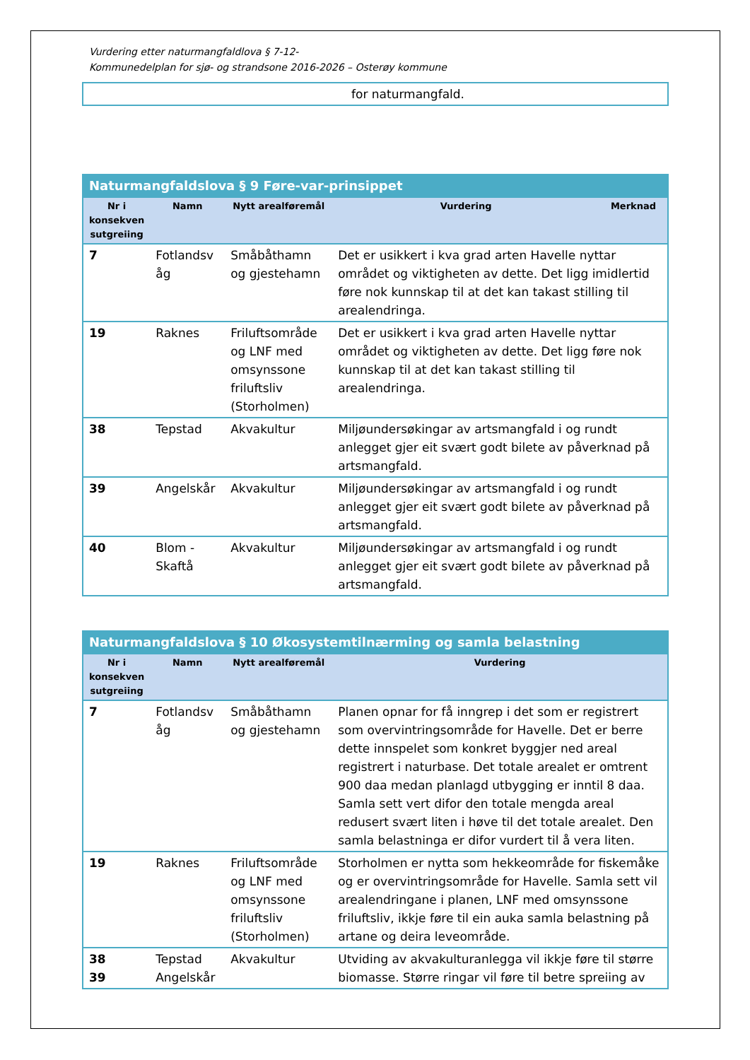Vurdering etter naturmangfaldlova § 7-12-
Kommunedelplan for sjø- og strandsone 2016-2026 – Osterøy kommune
| | for naturmangfald. |
| Naturmangfaldslova § 9 Føre-var-prinsippet | | | | |
| --- | --- | --- | --- | --- |
| Nr i konsekven sutgreiing | Namn | Nytt arealføremål | Vurdering | Merknad |
| 7 | Fotlandsv åg | Småbåthamn og gjestehamn | Det er usikkert i kva grad arten Havelle nyttar området og viktigheten av dette. Det ligg imidlertid føre nok kunnskap til at det kan takast stilling til arealendringa. | |
| 19 | Raknes | Friluftsområde og LNF med omsynssone friluftsliv (Storholmen) | Det er usikkert i kva grad arten Havelle nyttar området og viktigheten av dette. Det ligg føre nok kunnskap til at det kan takast stilling til arealendringa. | |
| 38 | Tepstad | Akvakultur | Miljøundersøkingar av artsmangfald i og rundt anlegget gjer eit svært godt bilete av påverknad på artsmangfald. | |
| 39 | Angelskår | Akvakultur | Miljøundersøkingar av artsmangfald i og rundt anlegget gjer eit svært godt bilete av påverknad på artsmangfald. | |
| 40 | Blom - Skaftå | Akvakultur | Miljøundersøkingar av artsmangfald i og rundt anlegget gjer eit svært godt bilete av påverknad på artsmangfald. | |
| Naturmangfaldslova § 10 Økosystemtilnærming og samla belastning | | | |
| --- | --- | --- | --- |
| Nr i konsekven sutgreiing | Namn | Nytt arealføremål | Vurdering |
| 7 | Fotlandsv åg | Småbåthamn og gjestehamn | Planen opnar for få inngrep i det som er registrert som overvintringsområde for Havelle. Det er berre dette innspelet som konkret byggjer ned areal registrert i naturbase. Det totale arealet er omtrent 900 daa medan planlagd utbygging er inntil 8 daa. Samla sett vert difor den totale mengda areal redusert svært liten i høve til det totale arealet. Den samla belastninga er difor vurdert til å vera liten. |
| 19 | Raknes | Friluftsområde og LNF med omsynssone friluftsliv (Storholmen) | Storholmen er nytta som hekkeområde for fiskemåke og er overvintringsområde for Havelle. Samla sett vil arealendringane i planen, LNF med omsynssone friluftsliv, ikkje føre til ein auka samla belastning på artane og deira leveområde. |
| 38 39 | Tepstad Angelskår | Akvakultur | Utviding av akvakulturanlegga vil ikkje føre til større biomasse. Større ringar vil føre til betre spreiing av |